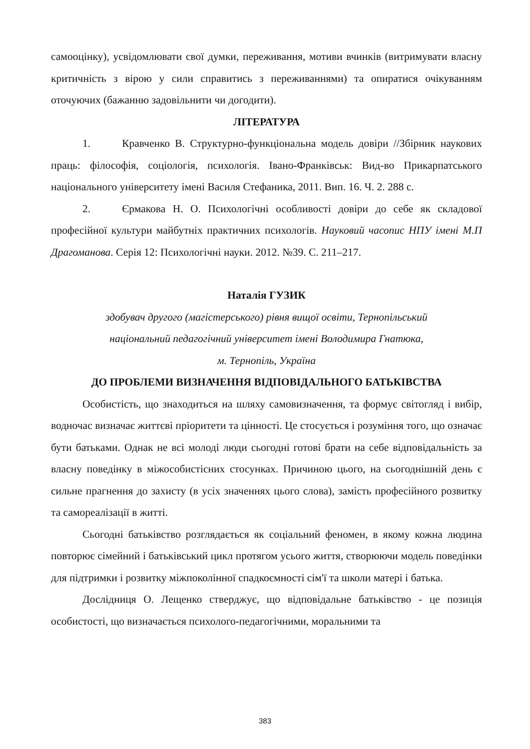самооцінку), усвідомлювати свої думки, переживання, мотиви вчинків (витримувати власну критичність з вірою у сили справитись з переживаннями) та опиратися очікуванням оточуючих (бажанню задовільнити чи догодити).
ЛІТЕРАТУРА
1. Кравченко В. Структурно-функціональна модель довіри //Збірник наукових праць: філософія, соціологія, психологія. Івано-Франківськ: Вид-во Прикарпатського національного університету імені Василя Стефаника, 2011. Вип. 16. Ч. 2. 288 с.
2. Єрмакова Н. О. Психологічні особливості довіри до себе як складової професійної культури майбутніх практичних психологів. Науковий часопис НПУ імені М.П Драгоманова. Серія 12: Психологічні науки. 2012. №39. С. 211–217.
Наталія ГУЗИК
здобувач другого (магістерського) рівня вищої освіти, Тернопільський
національний педагогічний університет імені Володимира Гнатюка,
м. Тернопіль, Україна
ДО ПРОБЛЕМИ ВИЗНАЧЕННЯ ВІДПОВІДАЛЬНОГО БАТЬКІВСТВА
Особистість, що знаходиться на шляху самовизначення, та формує світогляд і вибір, водночас визначає життєві пріоритети та цінності. Це стосується і розуміння того, що означає бути батьками. Однак не всі молоді люди сьогодні готові брати на себе відповідальність за власну поведінку в міжособистісних стосунках. Причиною цього, на сьогоднішній день є сильне прагнення до захисту (в усіх значеннях цього слова), замість професійного розвитку та самореалізації в житті.
Сьогодні батьківство розглядається як соціальний феномен, в якому кожна людина повторює сімейний і батьківський цикл протягом усього життя, створюючи модель поведінки для підтримки і розвитку міжпоколінної спадкоємності сім'ї та школи матері і батька.
Дослідниця О. Лещенко стверджує, що відповідальне батьківство - це позиція особистості, що визначається психолого-педагогічними, моральними та
383